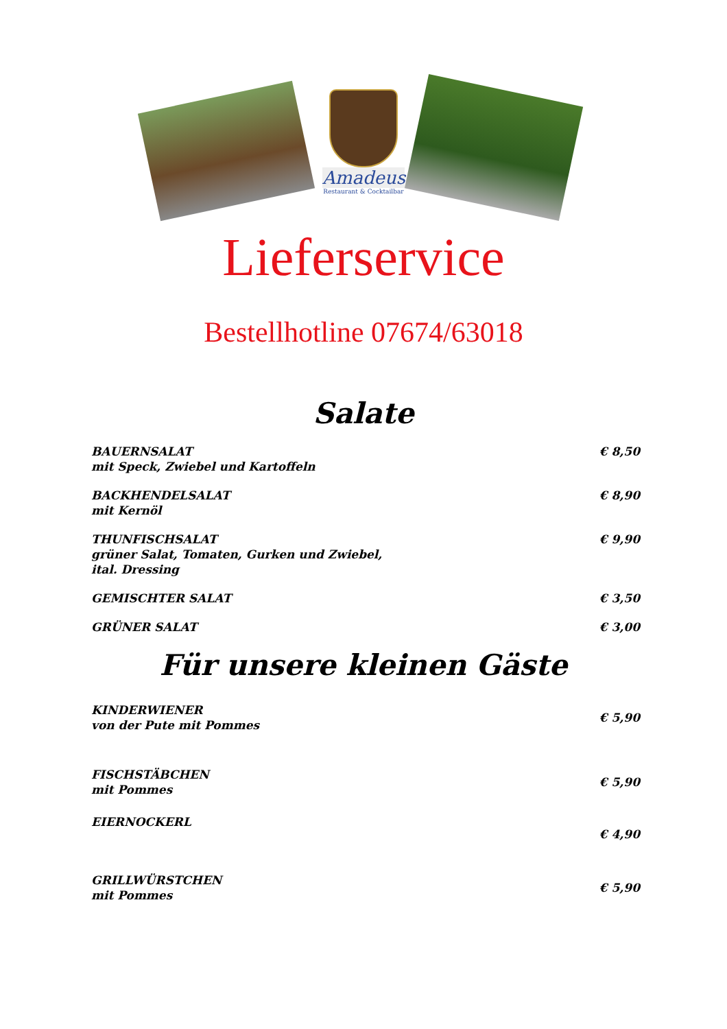Amadeus
Restaurant & Cocktailbar
Lieferservice
Bestellhotline 07674/63018
Salate
BAUERNSALAT
mit Speck, Zwiebel und Kartoffeln
€ 8,50
BACKHENDELSALAT
mit Kernöl
€ 8,90
THUNFISCHSALAT
grüner Salat, Tomaten, Gurken und Zwiebel,
ital. Dressing
€ 9,90
GEMISCHTER SALAT € 3,50
GRÜNER SALAT € 3,00
Für unsere kleinen Gäste
KINDERWIENER
von der Pute mit Pommes
€ 5,90
FISCHSTÄBCHEN
mit Pommes
€ 5,90
EIERNOCKERL
€ 4,90
GRILLWÜRSTCHEN
mit Pommes
€ 5,90